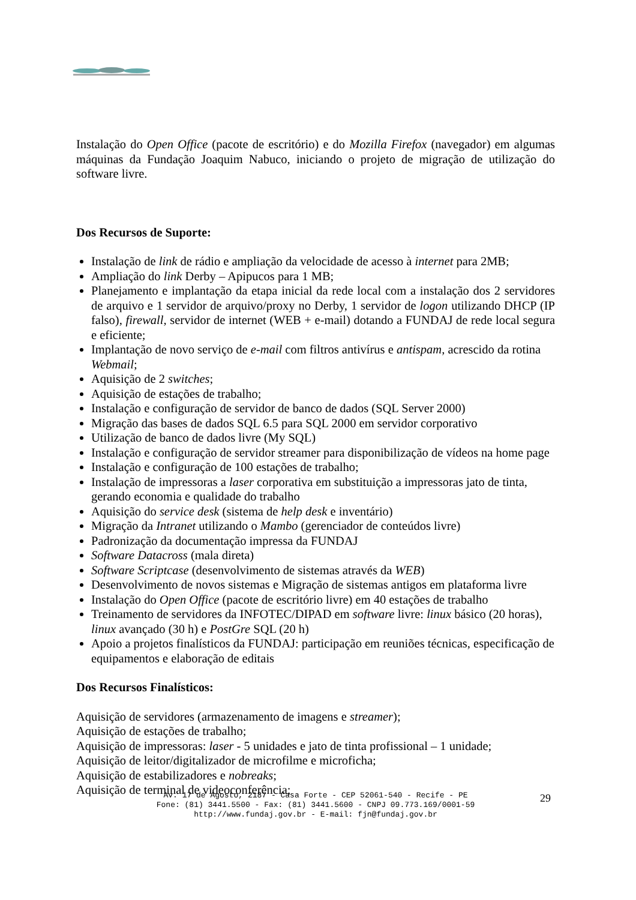Instalação do Open Office (pacote de escritório) e do Mozilla Firefox (navegador) em algumas máquinas da Fundação Joaquim Nabuco, iniciando o projeto de migração de utilização do software livre.
Dos Recursos de Suporte:
Instalação de link de rádio e ampliação da velocidade de acesso à internet para 2MB;
Ampliação do link Derby – Apipucos para 1 MB;
Planejamento e implantação da etapa inicial da rede local com a instalação dos 2 servidores de arquivo e 1 servidor de arquivo/proxy no Derby, 1 servidor de logon utilizando DHCP (IP falso), firewall, servidor de internet (WEB + e-mail) dotando a FUNDAJ de rede local segura e eficiente;
Implantação de novo serviço de e-mail com filtros antivírus e antispam, acrescido da rotina Webmail;
Aquisição de 2 switches;
Aquisição de estações de trabalho;
Instalação e configuração de servidor de banco de dados (SQL Server 2000)
Migração das bases de dados SQL 6.5 para SQL 2000 em servidor corporativo
Utilização de banco de dados livre (My SQL)
Instalação e configuração de servidor streamer para disponibilização de vídeos na home page
Instalação e configuração de 100 estações de trabalho;
Instalação de impressoras a laser corporativa em substituição a impressoras jato de tinta, gerando economia e qualidade do trabalho
Aquisição do service desk (sistema de help desk e inventário)
Migração da Intranet utilizando o Mambo (gerenciador de conteúdos livre)
Padronização da documentação impressa da FUNDAJ
Software Datacross (mala direta)
Software Scriptcase (desenvolvimento de sistemas através da WEB)
Desenvolvimento de novos sistemas e Migração de sistemas antigos em plataforma livre
Instalação do Open Office (pacote de escritório livre) em 40 estações de trabalho
Treinamento de servidores da INFOTEC/DIPAD em software livre: linux básico (20 horas), linux avançado (30 h) e PostGre SQL (20 h)
Apoio a projetos finalísticos da FUNDAJ: participação em reuniões técnicas, especificação de equipamentos e elaboração de editais
Dos Recursos Finalísticos:
Aquisição de servidores (armazenamento de imagens e streamer);
Aquisição de estações de trabalho;
Aquisição de impressoras: laser - 5 unidades e jato de tinta profissional – 1 unidade;
Aquisição de leitor/digitalizador de microfilme e microficha;
Aquisição de estabilizadores e nobreaks;
Aquisição de terminal de videoconferência;
Av. 17 de Agosto, 2187 - Casa Forte - CEP 52061-540 - Recife - PE
Fone: (81) 3441.5500 - Fax: (81) 3441.5600 - CNPJ 09.773.169/0001-59
http://www.fundaj.gov.br - E-mail: fjn@fundaj.gov.br
29